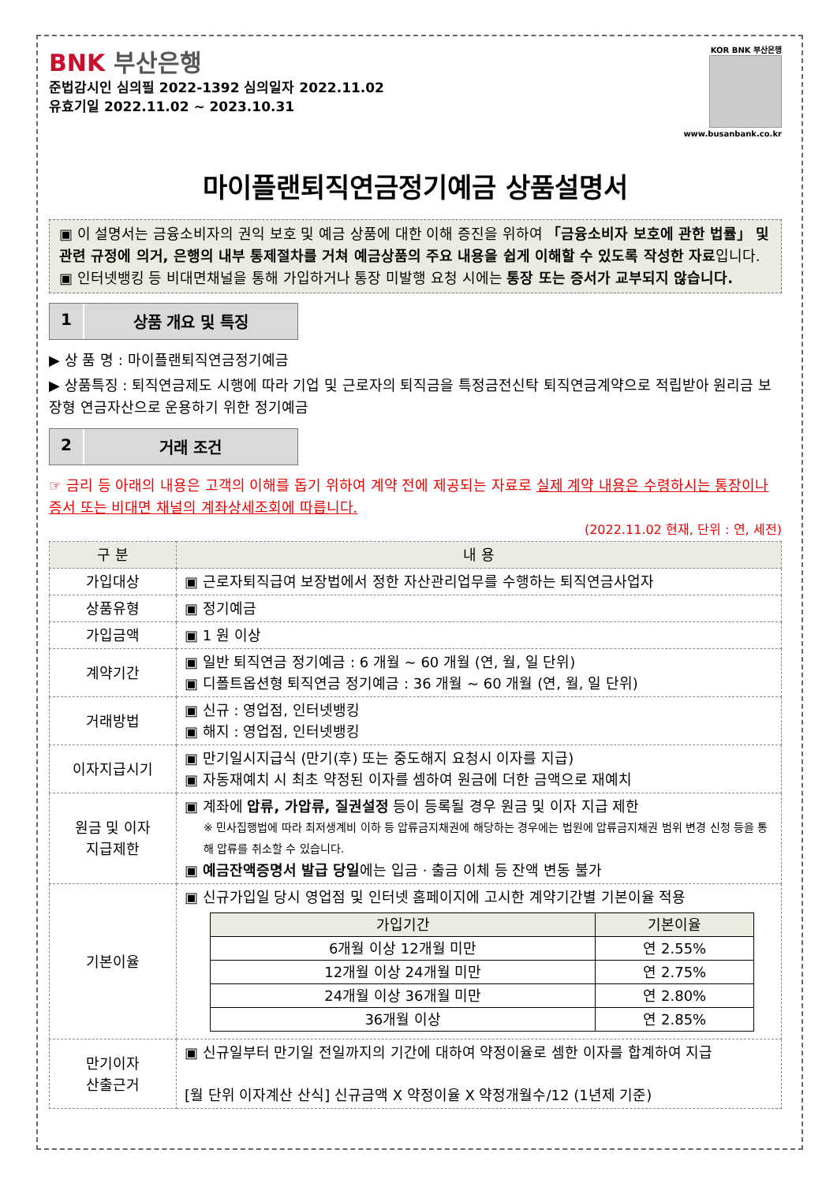BNK 부산은행
준법감시인 심의필 2022-1392 심의일자 2022.11.02
유효기일 2022.11.02 ~ 2023.10.31
KOR BNK 부산은행
www.busanbank.co.kr
마이플랜퇴직연금정기예금 상품설명서
▣ 이 설명서는 금융소비자의 권익 보호 및 예금 상품에 대한 이해 증진을 위하여 「금융소비자 보호에 관한 법률」 및 관련 규정에 의거, 은행의 내부 통제절차를 거쳐 예금상품의 주요 내용을 쉽게 이해할 수 있도록 작성한 자료입니다.
▣ 인터넷뱅킹 등 비대면채널을 통해 가입하거나 통장 미발행 요청 시에는 통장 또는 증서가 교부되지 않습니다.
1 상품 개요 및 특징
▶ 상 품 명 : 마이플랜퇴직연금정기예금
▶ 상품특징 : 퇴직연금제도 시행에 따라 기업 및 근로자의 퇴직금을 특정금전신탁 퇴직연금계약으로 적립받아 원리금 보장형 연금자산으로 운용하기 위한 정기예금
2 거래 조건
☞ 금리 등 아래의 내용은 고객의 이해를 돕기 위하여 계약 전에 제공되는 자료로 실제 계약 내용은 수령하시는 통장이나 증서 또는 비대면 채널의 계좌상세조회에 따릅니다.
(2022.11.02 현재, 단위 : 연, 세전)
| 구 분 | 내 용 |
| --- | --- |
| 가입대상 | ▣ 근로자퇴직급여 보장법에서 정한 자산관리업무를 수행하는 퇴직연금사업자 |
| 상품유형 | ▣ 정기예금 |
| 가입금액 | ▣ 1 원 이상 |
| 계약기간 | ▣ 일반 퇴직연금 정기예금 : 6 개월 ~ 60 개월 (연, 월, 일 단위) ▣ 디폴트옵션형 퇴직연금 정기예금 : 36 개월 ~ 60 개월 (연, 월, 일 단위) |
| 거래방법 | ▣ 신규 : 영업점, 인터넷뱅킹 ▣ 해지 : 영업점, 인터넷뱅킹 |
| 이자지급시기 | ▣ 만기일시지급식 (만기(후) 또는 중도해지 요청시 이자를 지급) ▣ 자동재예치 시 최초 약정된 이자를 셈하여 원금에 더한 금액으로 재예치 |
| 원금 및 이자 지급제한 | ▣ 계좌에 압류, 가압류, 질권설정 등이 등록될 경우 원금 및 이자 지급 제한 ※ 민사집행법에 따라 최저생계비 이하 등 압류금지채권에 해당하는 경우에는 법원에 압류금지채권 범위 변경 신청 등을 통해 압류를 취소할 수 있습니다. ▣ 예금잔액증명서 발급 당일 에는 입금 · 출금 이체 등 잔액 변동 불가 |
| 기본이율 | ▣ 신규가입일 당시 영업점 및 인터넷 홈페이지에 고시한 계약기간별 기본이율 적용 / 가입기간 / 기본이율 / / --- / --- / / 6개월 이상 12개월 미만 / 연 2.55% / / 12개월 이상 24개월 미만 / 연 2.75% / / 24개월 이상 36개월 미만 / 연 2.80% / / 36개월 이상 / 연 2.85% / |
| 만기이자 산출근거 | ▣ 신규일부터 만기일 전일까지의 기간에 대하여 약정이율로 셈한 이자를 합계하여 지급 [월 단위 이자계산 산식] 신규금액 X 약정이율 X 약정개월수/12 (1년제 기준) |